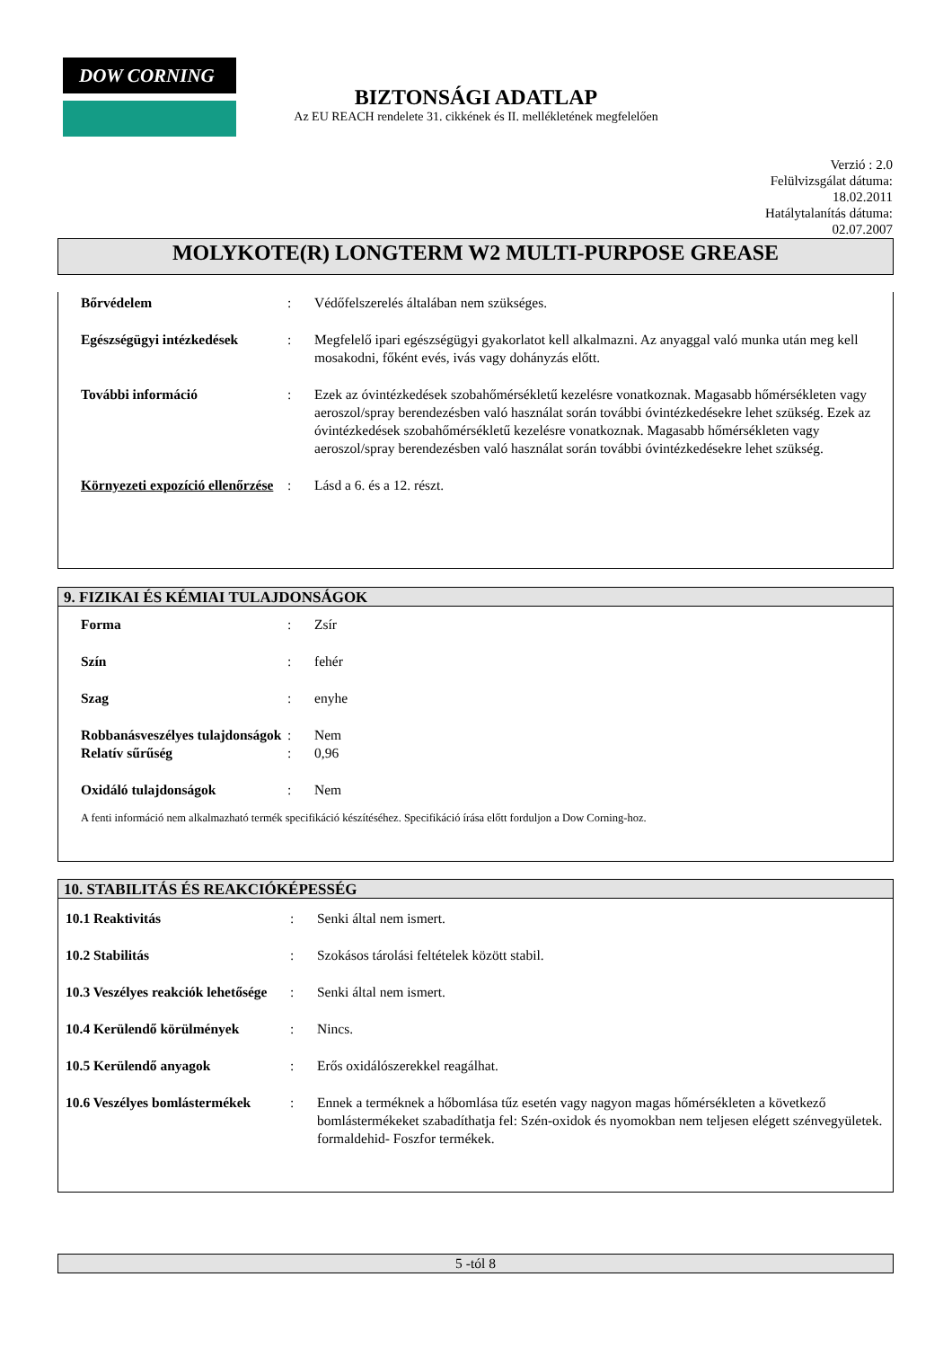DOW CORNING
BIZTONSÁGI ADATLAP
Az EU REACH rendelete 31. cikkének és II. mellékletének megfelelően
Verzió : 2.0
Felülvizsgálat dátuma:
18.02.2011
Hatálytalanítás dátuma:
02.07.2007
MOLYKOTE(R) LONGTERM W2 MULTI-PURPOSE GREASE
| Bőrvédelem | : | Védőfelszerelés általában nem szükséges. |
| Egészségügyi intézkedések | : | Megfelelő ipari egészségügyi gyakorlatot kell alkalmazni. Az anyaggal való munka után meg kell mosakodni, főként evés, ivás vagy dohányzás előtt. |
| További információ | : | Ezek az óvintézkedések szobahőmérsékletű kezelésre vonatkoznak. Magasabb hőmérsékleten vagy aeroszol/spray berendezésben való használat során további óvintézkedésekre lehet szükség. Ezek az óvintézkedések szobahőmérsékletű kezelésre vonatkoznak. Magasabb hőmérsékleten vagy aeroszol/spray berendezésben való használat során további óvintézkedésekre lehet szükség. |
| Környezeti expozíció ellenőrzése | : | Lásd a 6. és a 12. részt. |
9. FIZIKAI ÉS KÉMIAI TULAJDONSÁGOK
| Forma | : | Zsír |
| Szín | : | fehér |
| Szag | : | enyhe |
| Robbanásveszélyes tulajdonságok | : | Nem |
| Relatív sűrűség | : | 0,96 |
| Oxidáló tulajdonságok | : | Nem |
A fenti információ nem alkalmazható termék specifikáció készítéséhez. Specifikáció írása előtt forduljon a Dow Corning-hoz.
10. STABILITÁS ÉS REAKCIÓKÉPESSÉG
| 10.1 Reaktivitás | : | Senki által nem ismert. |
| 10.2 Stabilitás | : | Szokásos tárolási feltételek között stabil. |
| 10.3 Veszélyes reakciók lehetősége | : | Senki által nem ismert. |
| 10.4 Kerülendő körülmények | : | Nincs. |
| 10.5 Kerülendő anyagok | : | Erős oxidálószerekkel reagálhat. |
| 10.6 Veszélyes bomlástermékek | : | Ennek a terméknek a hőbomlása tűz esetén vagy nagyon magas hőmérsékleten a következő bomlástermékeket szabadíthatja fel: Szén-oxidok és nyomokban nem teljesen elégett szénvegyületek. formaldehid- Foszfor termékek. |
5 -tól 8